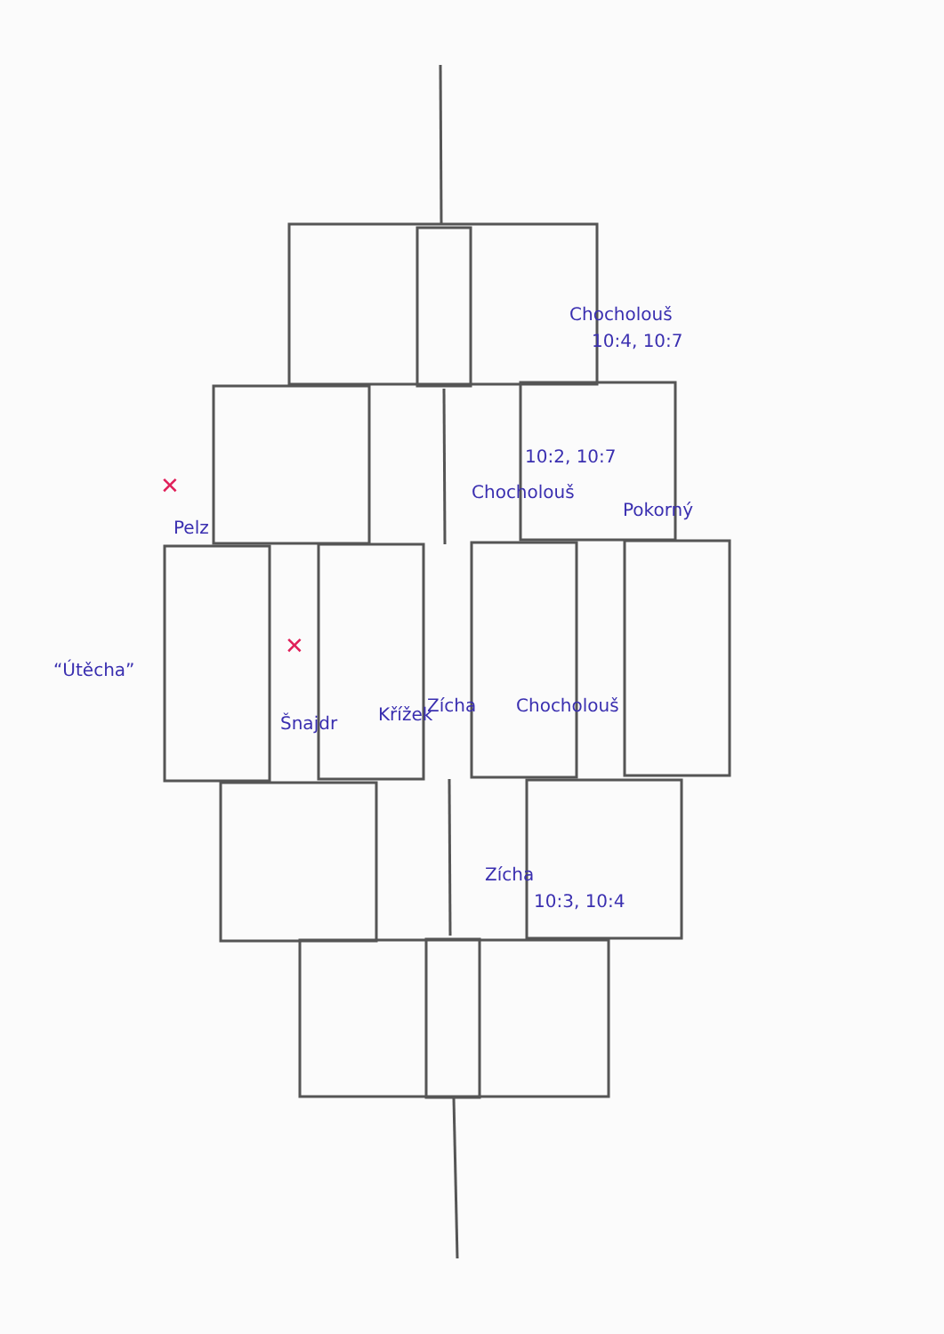“Útěcha”
Pelz
✕
Šnajdr
✕
Křížek
Zícha
Chocholouš
Chocholouš
10:2, 10:7
Chocholouš
10:4, 10:7
Pokorný
Zícha
10:3, 10:4